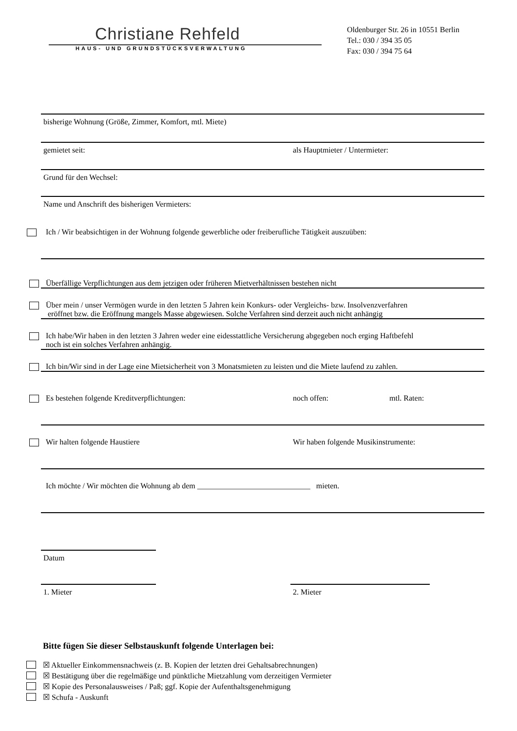Christiane Rehfeld
HAUS- UND GRUNDSTÜCKSVERWALTUNG
Oldenburger Str. 26 in 10551 Berlin
Tel.: 030 / 394 35 05
Fax: 030 / 394 75 64
bisherige Wohnung (Größe, Zimmer, Komfort, mtl. Miete)
gemietet seit: als Hauptmieter / Untermieter:
Grund für den Wechsel:
Name und Anschrift des bisherigen Vermieters:
Ich / Wir beabsichtigen in der Wohnung folgende gewerbliche oder freiberufliche Tätigkeit auszuüben:
Überfällige Verpflichtungen aus dem jetzigen oder früheren Mietverhältnissen bestehen nicht
Über mein / unser Vermögen wurde in den letzten 5 Jahren kein Konkurs- oder Vergleichs- bzw. Insolvenzverfahren
eröffnet bzw. die Eröffnung mangels Masse abgewiesen. Solche Verfahren sind derzeit auch nicht anhängig
Ich habe/Wir haben in den letzten 3 Jahren weder eine eidesstattliche Versicherung abgegeben noch erging Haftbefehl
noch ist ein solches Verfahren anhängig.
Ich bin/Wir sind in der Lage eine Mietsicherheit von 3 Monatsmieten zu leisten und die Miete laufend zu zahlen.
Es bestehen folgende Kreditverpflichtungen: noch offen: mtl. Raten:
Wir halten folgende Haustiere Wir haben folgende Musikinstrumente:
Ich möchte / Wir möchten die Wohnung ab dem _____________________________ mieten.
Datum
1. Mieter 2. Mieter
Bitte fügen Sie dieser Selbstauskunft folgende Unterlagen bei:
☒ Aktueller Einkommensnachweis (z. B. Kopien der letzten drei Gehaltsabrechnungen)
☒ Bestätigung über die regelmäßige und pünktliche Mietzahlung vom derzeitigen Vermieter
☒ Kopie des Personalausweises / Paß; ggf. Kopie der Aufenthaltsgenehmigung
☒ Schufa - Auskunft